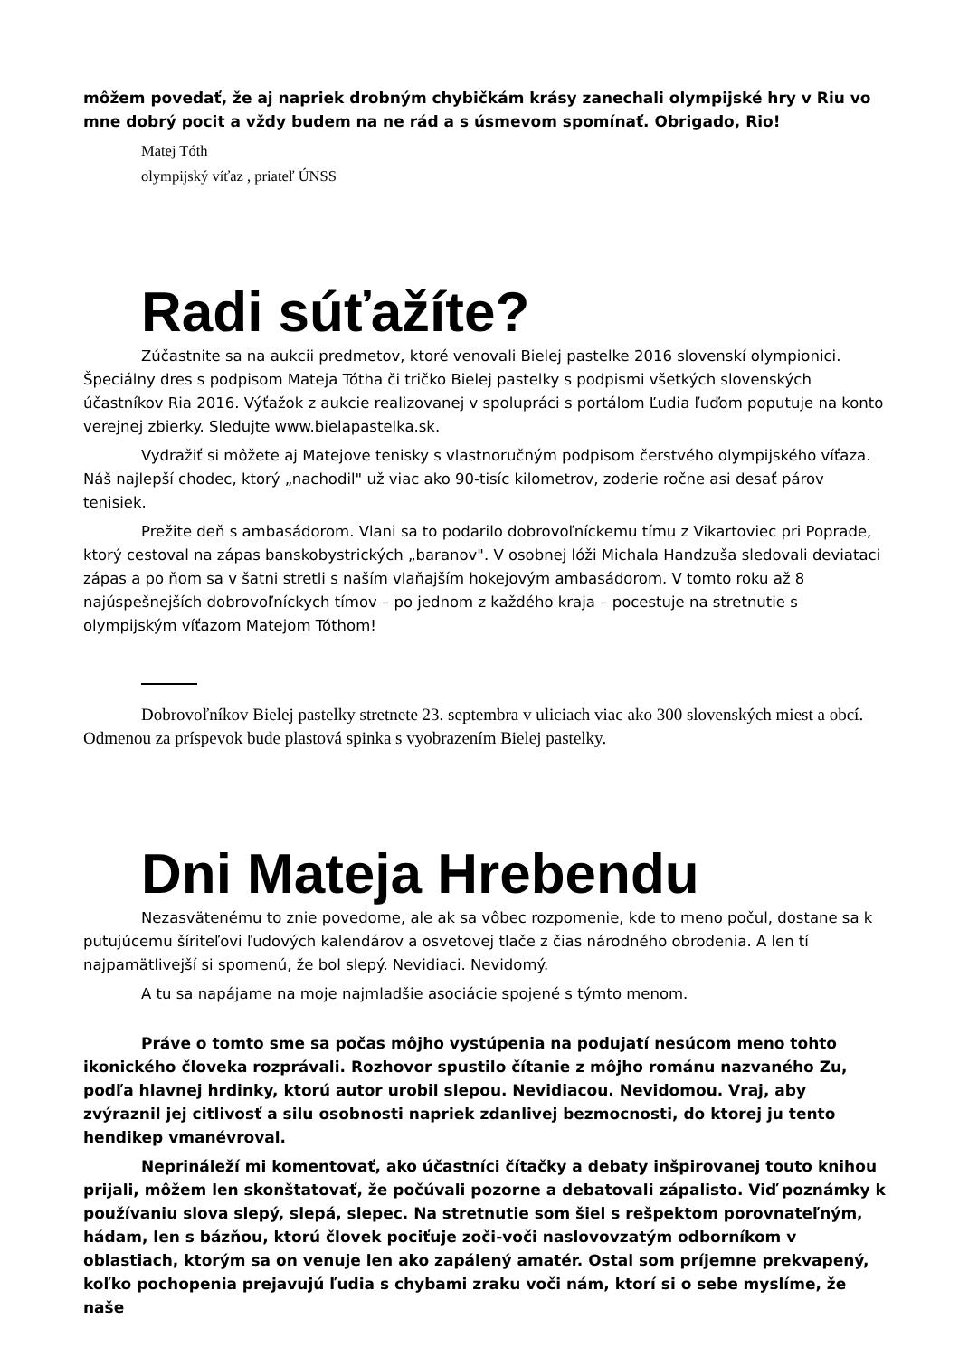môžem povedať, že aj napriek drobným chybičkám krásy zanechali olympijské hry v Riu vo mne dobrý pocit a vždy budem na ne rád a s úsmevom spomínať. Obrigado, Rio!
Matej Tóth
olympijský víťaz , priateľ ÚNSS
Radi súťažíte?
Zúčastnite sa na aukcii predmetov, ktoré venovali Bielej pastelke 2016 slovenskí olympionici. Špeciálny dres s podpisom Mateja Tótha či tričko Bielej pastelky s podpismi všetkých slovenských účastníkov Ria 2016. Výťažok z aukcie realizovanej v spolupráci s portálom Ľudia ľuďom poputuje na konto verejnej zbierky. Sledujte www.bielapastelka.sk.
Vydražiť si môžete aj Matejove tenisky s vlastnoručným podpisom čerstvého olympijského víťaza. Náš najlepší chodec, ktorý „nachodil" už viac ako 90-tisíc kilometrov, zoderie ročne asi desať párov tenisiek.
Prežite deň s ambasádorom. Vlani sa to podarilo dobrovoľníckemu tímu z Vikartoviec pri Poprade, ktorý cestoval na zápas banskobystrických „baranov". V osobnej lóži Michala Handzuša sledovali deviataci zápas a po ňom sa v šatni stretli s naším vlaňajším hokejovým ambasádorom. V tomto roku až 8 najúspešnejších dobrovoľníckych tímov – po jednom z každého kraja – pocestuje na stretnutie s olympijským víťazom Matejom Tóthom!
Dobrovoľníkov Bielej pastelky stretnete 23. septembra v uliciach viac ako 300 slovenských miest a obcí. Odmenou za príspevok bude plastová spinka s vyobrazením Bielej pastelky.
Dni Mateja Hrebendu
Nezasvätenému to znie povedome, ale ak sa vôbec rozpomenie, kde to meno počul, dostane sa k putujúcemu šíriteľovi ľudových kalendárov a osvetovej tlače z čias národného obrodenia. A len tí najpamätlivejší si spomenú, že bol slepý. Nevidiaci. Nevidomý.
A tu sa napájame na moje najmladšie asociácie spojené s týmto menom.
Práve o tomto sme sa počas môjho vystúpenia na podujatí nesúcom meno tohto ikonického človeka rozprávali. Rozhovor spustilo čítanie z môjho románu nazvaného Zu, podľa hlavnej hrdinky, ktorú autor urobil slepou. Nevidiacou. Nevidomou. Vraj, aby zvýraznil jej citlivosť a silu osobnosti napriek zdanlivej bezmocnosti, do ktorej ju tento hendikep vmanévroval.
Neprináleží mi komentovať, ako účastníci čítačky a debaty inšpirovanej touto knihou prijali, môžem len skonštatovať, že počúvali pozorne a debatovali zápalisto. Viď poznámky k používaniu slova slepý, slepá, slepec. Na stretnutie som šiel s rešpektom porovnateľným, hádam, len s bázňou, ktorú človek pociťuje zoči-voči naslovovzatým odborníkom v oblastiach, ktorým sa on venuje len ako zapálený amatér. Ostal som príjemne prekvapený, koľko pochopenia prejavujú ľudia s chybami zraku voči nám, ktorí si o sebe myslíme, že naše